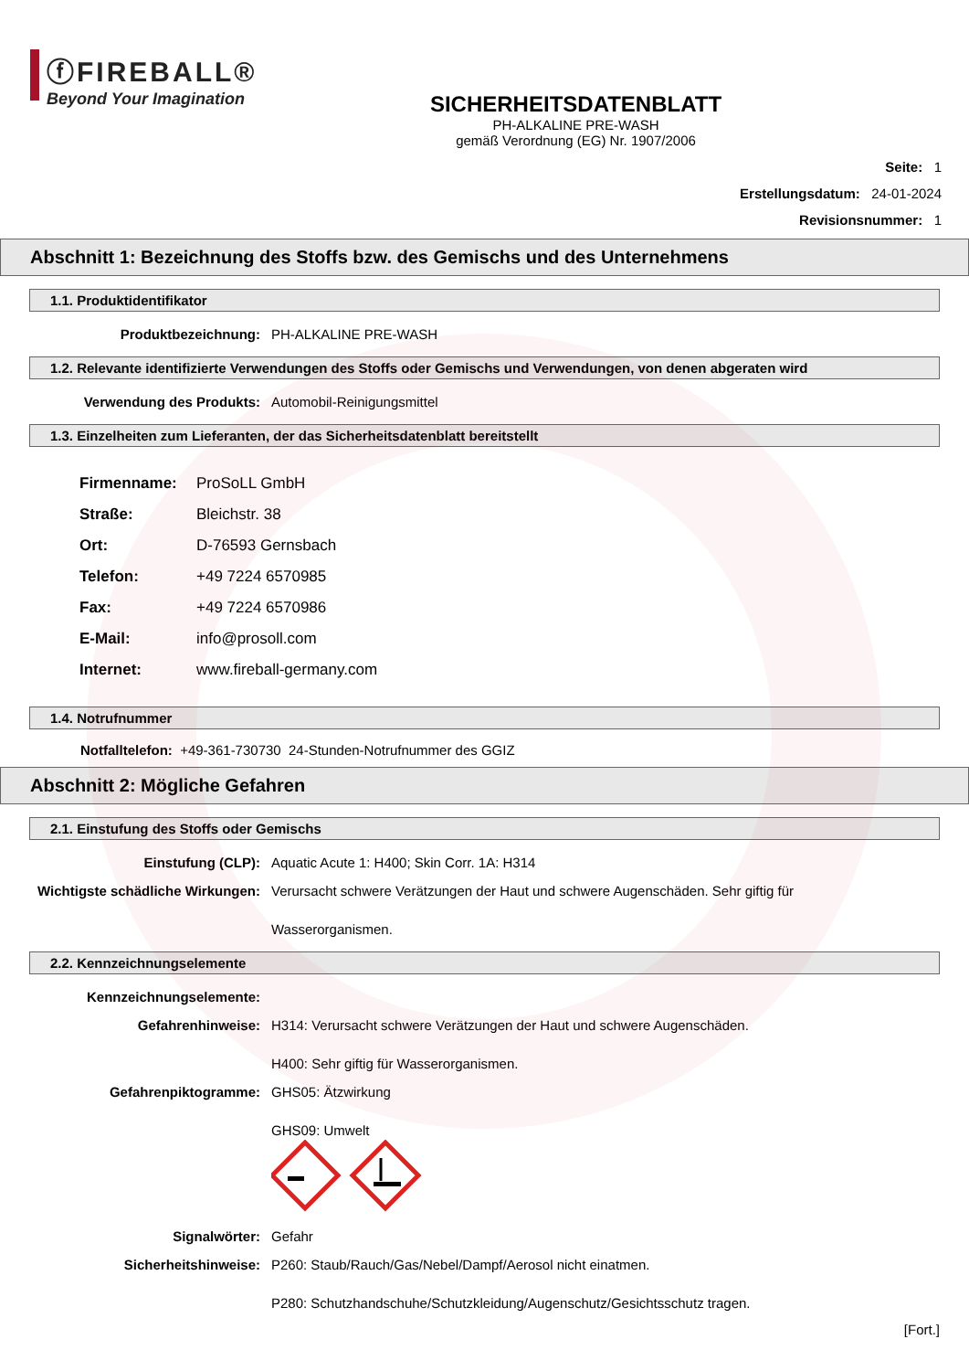ⓕFIREBALL®
Beyond Your Imagination
SICHERHEITSDATENBLATT
PH-ALKALINE PRE-WASH
gemäß Verordnung (EG) Nr. 1907/2006
Seite: 1
Erstellungsdatum: 24-01-2024
Revisionsnummer: 1
Abschnitt 1: Bezeichnung des Stoffs bzw. des Gemischs und des Unternehmens
1.1. Produktidentifikator
Produktbezeichnung: PH-ALKALINE PRE-WASH
1.2. Relevante identifizierte Verwendungen des Stoffs oder Gemischs und Verwendungen, von denen abgeraten wird
Verwendung des Produkts: Automobil-Reinigungsmittel
1.3. Einzelheiten zum Lieferanten, der das Sicherheitsdatenblatt bereitstellt
Firmenname: ProSoLL GmbH
Straße: Bleichstr. 38
Ort: D-76593 Gernsbach
Telefon: +49 7224 6570985
Fax: +49 7224 6570986
E-Mail: info@prosoll.com
Internet: www.fireball-germany.com
1.4. Notrufnummer
Notfalltelefon: +49-361-730730 24-Stunden-Notrufnummer des GGIZ
Abschnitt 2: Mögliche Gefahren
2.1. Einstufung des Stoffs oder Gemischs
Einstufung (CLP): Aquatic Acute 1: H400; Skin Corr. 1A: H314
Wichtigste schädliche Wirkungen:
Verursacht schwere Verätzungen der Haut und schwere Augenschäden. Sehr giftig für
Wasserorganismen.
2.2. Kennzeichnungselemente
Kennzeichnungselemente:
Gefahrenhinweise: H314: Verursacht schwere Verätzungen der Haut und schwere Augenschäden.
H400: Sehr giftig für Wasserorganismen.
Gefahrenpiktogramme: GHS05: Ätzwirkung
GHS09: Umwelt
Signalwörter: Gefahr
Sicherheitshinweise: P260: Staub/Rauch/Gas/Nebel/Dampf/Aerosol nicht einatmen.
P280: Schutzhandschuhe/Schutzkleidung/Augenschutz/Gesichtsschutz tragen.
[Fort.]